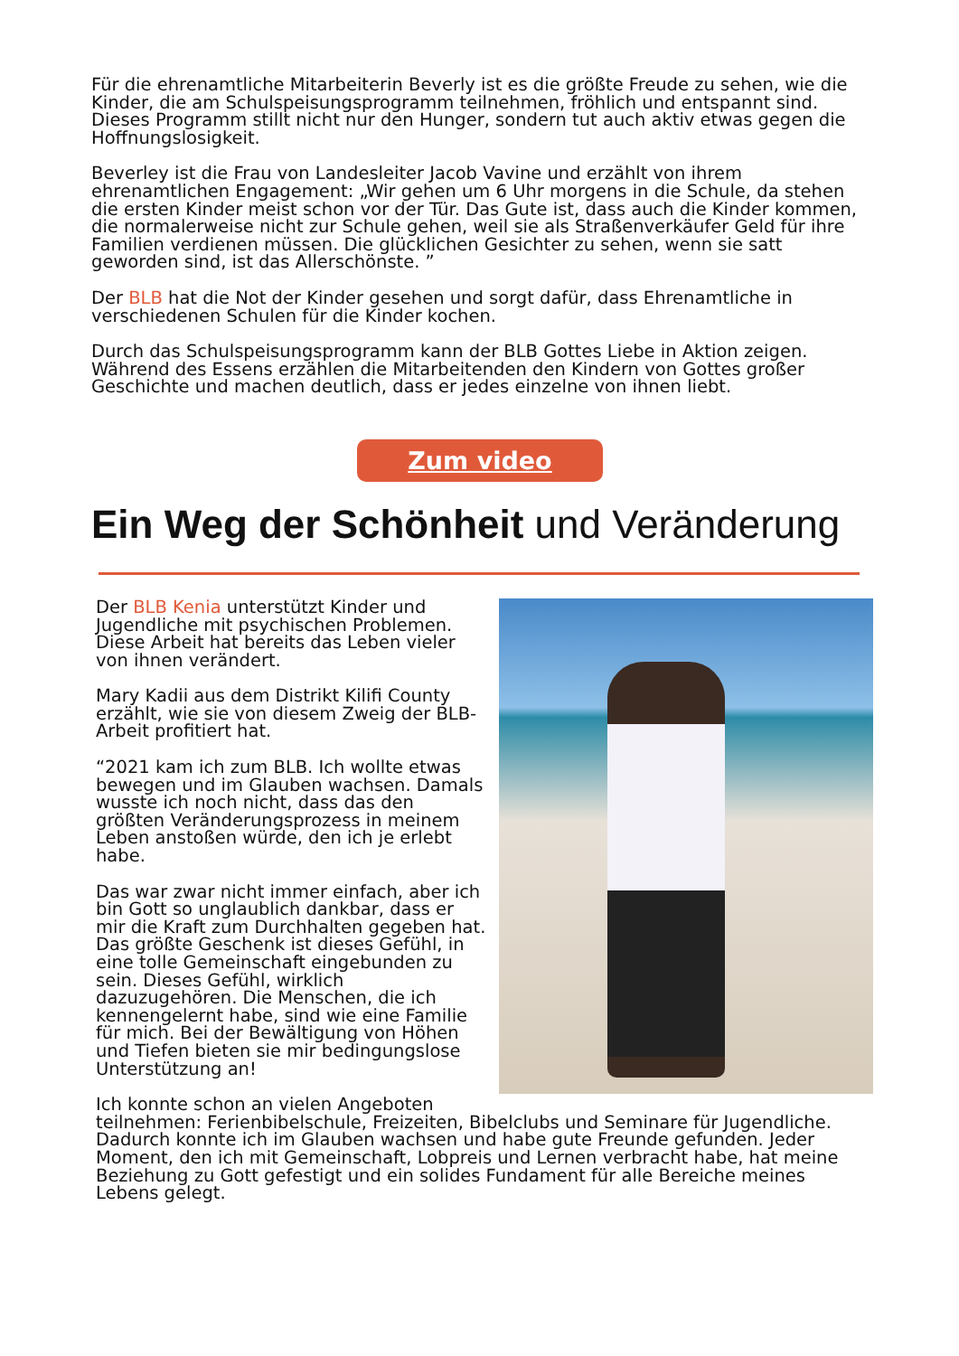Für die ehrenamtliche Mitarbeiterin Beverly ist es die größte Freude zu sehen, wie die Kinder, die am Schulspeisungsprogramm teilnehmen, fröhlich und entspannt sind. Dieses Programm stillt nicht nur den Hunger, sondern tut auch aktiv etwas gegen die Hoffnungslosigkeit.
Beverley ist die Frau von Landesleiter Jacob Vavine und erzählt von ihrem ehrenamtlichen Engagement: „Wir gehen um 6 Uhr morgens in die Schule, da stehen die ersten Kinder meist schon vor der Tür. Das Gute ist, dass auch die Kinder kommen, die normalerweise nicht zur Schule gehen, weil sie als Straßenverkäufer Geld für ihre Familien verdienen müssen. Die glücklichen Gesichter zu sehen, wenn sie satt geworden sind, ist das Allerschönste. ”
Der BLB hat die Not der Kinder gesehen und sorgt dafür, dass Ehrenamtliche in verschiedenen Schulen für die Kinder kochen.
Durch das Schulspeisungsprogramm kann der BLB Gottes Liebe in Aktion zeigen. Während des Essens erzählen die Mitarbeitenden den Kindern von Gottes großer Geschichte und machen deutlich, dass er jedes einzelne von ihnen liebt.
Zum video
Ein Weg der Schönheit und Veränderung
Der BLB Kenia unterstützt Kinder und Jugendliche mit psychischen Problemen. Diese Arbeit hat bereits das Leben vieler von ihnen verändert.
Mary Kadii aus dem Distrikt Kilifi County erzählt, wie sie von diesem Zweig der BLB-Arbeit profitiert hat.
“2021 kam ich zum BLB. Ich wollte etwas bewegen und im Glauben wachsen. Damals wusste ich noch nicht, dass das den größten Veränderungsprozess in meinem Leben anstoßen würde, den ich je erlebt habe.
Das war zwar nicht immer einfach, aber ich bin Gott so unglaublich dankbar, dass er mir die Kraft zum Durchhalten gegeben hat. Das größte Geschenk ist dieses Gefühl, in eine tolle Gemeinschaft eingebunden zu sein. Dieses Gefühl, wirklich dazuzugehören. Die Menschen, die ich kennengelernt habe, sind wie eine Familie für mich. Bei der Bewältigung von Höhen und Tiefen bieten sie mir bedingungslose Unterstützung an!
Ich konnte schon an vielen Angeboten teilnehmen: Ferienbibelschule, Freizeiten, Bibelclubs und Seminare für Jugendliche. Dadurch konnte ich im Glauben wachsen und habe gute Freunde gefunden. Jeder Moment, den ich mit Gemeinschaft, Lobpreis und Lernen verbracht habe, hat meine Beziehung zu Gott gefestigt und ein solides Fundament für alle Bereiche meines Lebens gelegt.